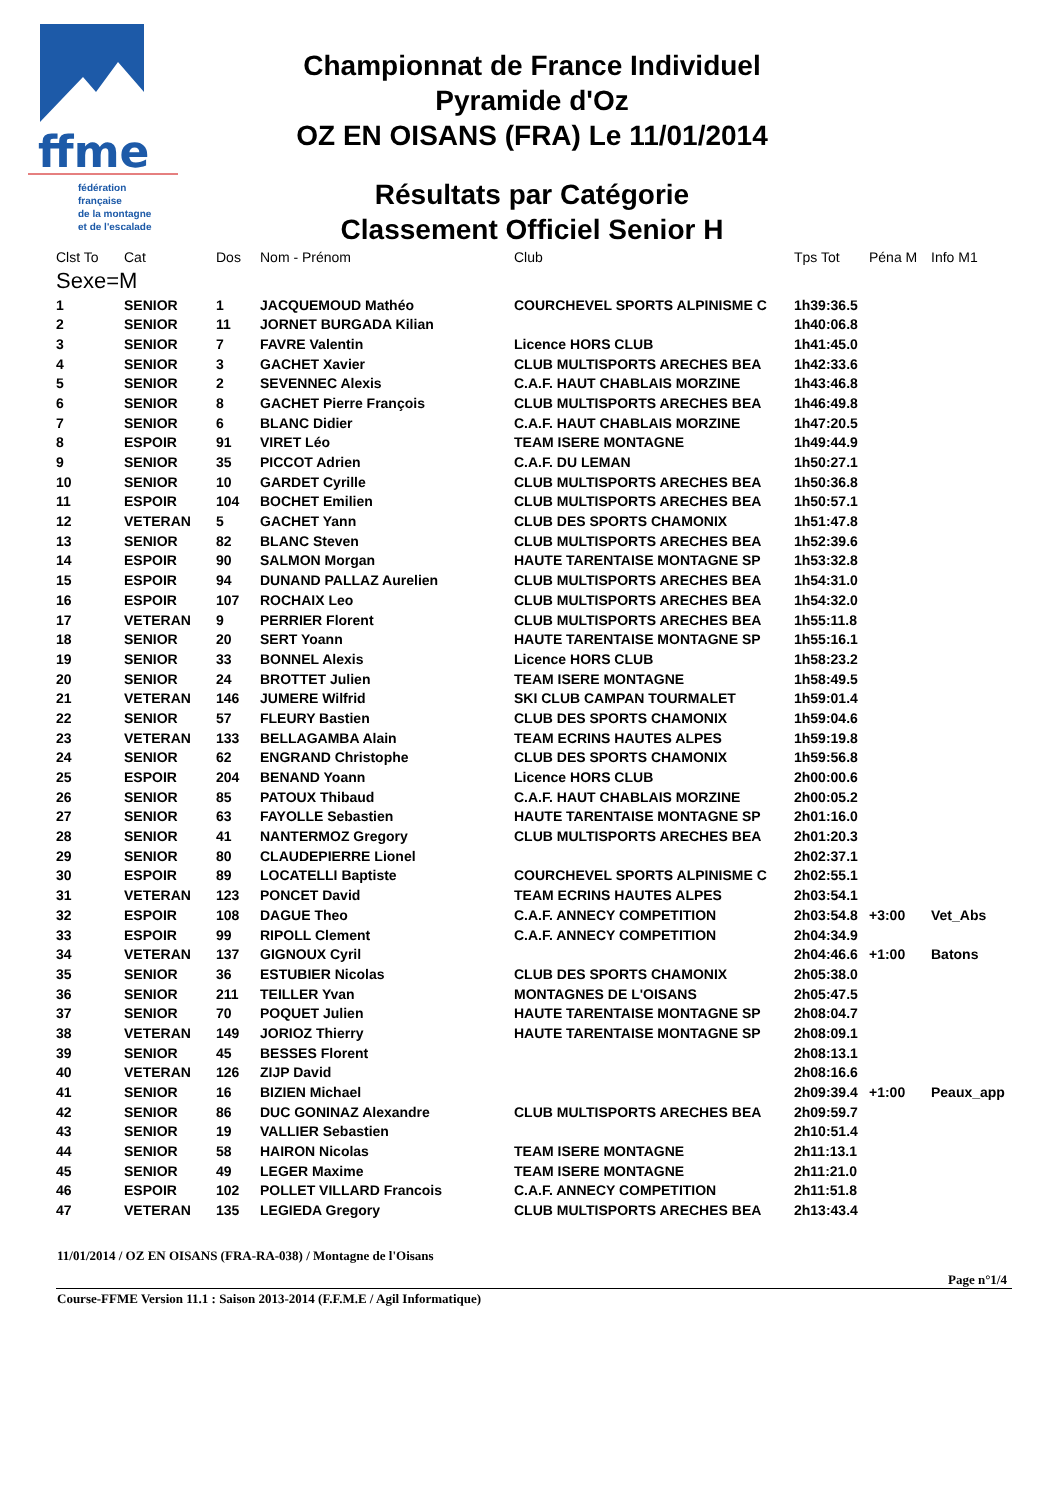ffme
fédération
française
de la montagne
et de l'escalade
Championnat de France Individuel
Pyramide d'Oz
OZ EN OISANS (FRA) Le 11/01/2014
Résultats par Catégorie
Classement Officiel Senior H
| Clst To | Cat | Dos | Nom - Prénom | Club | Tps Tot | Péna M | Info M1 |
| --- | --- | --- | --- | --- | --- | --- | --- |
| Sexe=M | | | | | | | |
| 1 | SENIOR | 1 | JACQUEMOUD Mathéo | COURCHEVEL SPORTS ALPINISME C | 1h39:36.5 | | |
| 2 | SENIOR | 11 | JORNET BURGADA Kilian | | 1h40:06.8 | | |
| 3 | SENIOR | 7 | FAVRE Valentin | Licence HORS CLUB | 1h41:45.0 | | |
| 4 | SENIOR | 3 | GACHET Xavier | CLUB MULTISPORTS ARECHES BEA | 1h42:33.6 | | |
| 5 | SENIOR | 2 | SEVENNEC Alexis | C.A.F. HAUT CHABLAIS MORZINE | 1h43:46.8 | | |
| 6 | SENIOR | 8 | GACHET Pierre François | CLUB MULTISPORTS ARECHES BEA | 1h46:49.8 | | |
| 7 | SENIOR | 6 | BLANC Didier | C.A.F. HAUT CHABLAIS MORZINE | 1h47:20.5 | | |
| 8 | ESPOIR | 91 | VIRET Léo | TEAM ISERE MONTAGNE | 1h49:44.9 | | |
| 9 | SENIOR | 35 | PICCOT Adrien | C.A.F. DU LEMAN | 1h50:27.1 | | |
| 10 | SENIOR | 10 | GARDET Cyrille | CLUB MULTISPORTS ARECHES BEA | 1h50:36.8 | | |
| 11 | ESPOIR | 104 | BOCHET Emilien | CLUB MULTISPORTS ARECHES BEA | 1h50:57.1 | | |
| 12 | VETERAN | 5 | GACHET Yann | CLUB DES SPORTS CHAMONIX | 1h51:47.8 | | |
| 13 | SENIOR | 82 | BLANC Steven | CLUB MULTISPORTS ARECHES BEA | 1h52:39.6 | | |
| 14 | ESPOIR | 90 | SALMON Morgan | HAUTE TARENTAISE MONTAGNE SP | 1h53:32.8 | | |
| 15 | ESPOIR | 94 | DUNAND PALLAZ Aurelien | CLUB MULTISPORTS ARECHES BEA | 1h54:31.0 | | |
| 16 | ESPOIR | 107 | ROCHAIX Leo | CLUB MULTISPORTS ARECHES BEA | 1h54:32.0 | | |
| 17 | VETERAN | 9 | PERRIER Florent | CLUB MULTISPORTS ARECHES BEA | 1h55:11.8 | | |
| 18 | SENIOR | 20 | SERT Yoann | HAUTE TARENTAISE MONTAGNE SP | 1h55:16.1 | | |
| 19 | SENIOR | 33 | BONNEL Alexis | Licence HORS CLUB | 1h58:23.2 | | |
| 20 | SENIOR | 24 | BROTTET Julien | TEAM ISERE MONTAGNE | 1h58:49.5 | | |
| 21 | VETERAN | 146 | JUMERE Wilfrid | SKI CLUB CAMPAN TOURMALET | 1h59:01.4 | | |
| 22 | SENIOR | 57 | FLEURY Bastien | CLUB DES SPORTS CHAMONIX | 1h59:04.6 | | |
| 23 | VETERAN | 133 | BELLAGAMBA Alain | TEAM ECRINS HAUTES ALPES | 1h59:19.8 | | |
| 24 | SENIOR | 62 | ENGRAND Christophe | CLUB DES SPORTS CHAMONIX | 1h59:56.8 | | |
| 25 | ESPOIR | 204 | BENAND Yoann | Licence HORS CLUB | 2h00:00.6 | | |
| 26 | SENIOR | 85 | PATOUX Thibaud | C.A.F. HAUT CHABLAIS MORZINE | 2h00:05.2 | | |
| 27 | SENIOR | 63 | FAYOLLE Sebastien | HAUTE TARENTAISE MONTAGNE SP | 2h01:16.0 | | |
| 28 | SENIOR | 41 | NANTERMOZ Gregory | CLUB MULTISPORTS ARECHES BEA | 2h01:20.3 | | |
| 29 | SENIOR | 80 | CLAUDEPIERRE Lionel | | 2h02:37.1 | | |
| 30 | ESPOIR | 89 | LOCATELLI Baptiste | COURCHEVEL SPORTS ALPINISME C | 2h02:55.1 | | |
| 31 | VETERAN | 123 | PONCET David | TEAM ECRINS HAUTES ALPES | 2h03:54.1 | | |
| 32 | ESPOIR | 108 | DAGUE Theo | C.A.F. ANNECY COMPETITION | 2h03:54.8 | +3:00 | Vet_Abs |
| 33 | ESPOIR | 99 | RIPOLL Clement | C.A.F. ANNECY COMPETITION | 2h04:34.9 | | |
| 34 | VETERAN | 137 | GIGNOUX Cyril | | 2h04:46.6 | +1:00 | Batons |
| 35 | SENIOR | 36 | ESTUBIER Nicolas | CLUB DES SPORTS CHAMONIX | 2h05:38.0 | | |
| 36 | SENIOR | 211 | TEILLER Yvan | MONTAGNES DE L'OISANS | 2h05:47.5 | | |
| 37 | SENIOR | 70 | POQUET Julien | HAUTE TARENTAISE MONTAGNE SP | 2h08:04.7 | | |
| 38 | VETERAN | 149 | JORIOZ Thierry | HAUTE TARENTAISE MONTAGNE SP | 2h08:09.1 | | |
| 39 | SENIOR | 45 | BESSES Florent | | 2h08:13.1 | | |
| 40 | VETERAN | 126 | ZIJP David | | 2h08:16.6 | | |
| 41 | SENIOR | 16 | BIZIEN Michael | | 2h09:39.4 | +1:00 | Peaux_app |
| 42 | SENIOR | 86 | DUC GONINAZ Alexandre | CLUB MULTISPORTS ARECHES BEA | 2h09:59.7 | | |
| 43 | SENIOR | 19 | VALLIER Sebastien | | 2h10:51.4 | | |
| 44 | SENIOR | 58 | HAIRON Nicolas | TEAM ISERE MONTAGNE | 2h11:13.1 | | |
| 45 | SENIOR | 49 | LEGER Maxime | TEAM ISERE MONTAGNE | 2h11:21.0 | | |
| 46 | ESPOIR | 102 | POLLET VILLARD Francois | C.A.F. ANNECY COMPETITION | 2h11:51.8 | | |
| 47 | VETERAN | 135 | LEGIEDA Gregory | CLUB MULTISPORTS ARECHES BEA | 2h13:43.4 | | |
11/01/2014 / OZ EN OISANS (FRA-RA-038) / Montagne de l'Oisans
Page n°1/4
Course-FFME Version 11.1 : Saison 2013-2014 (F.F.M.E / Agil Informatique)